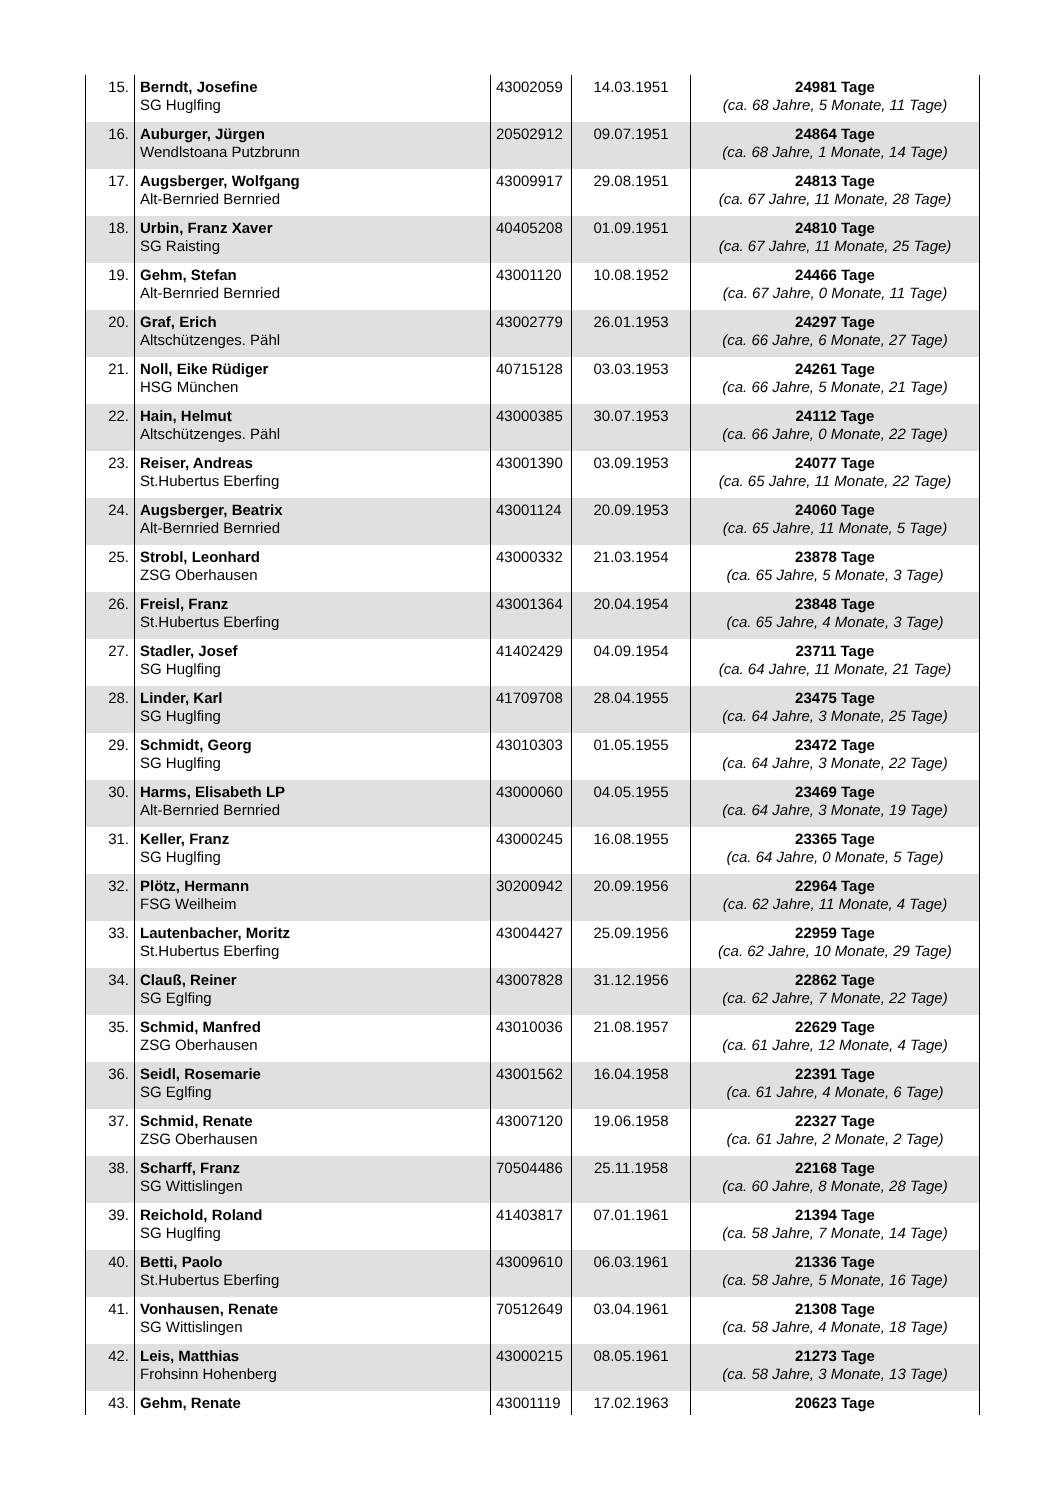| 15. | Berndt, Josefine SG Huglfing | 43002059 | 14.03.1951 | 24981 Tage (ca. 68 Jahre, 5 Monate, 11 Tage) |
| 16. | Auburger, Jürgen Wendlstoana Putzbrunn | 20502912 | 09.07.1951 | 24864 Tage (ca. 68 Jahre, 1 Monate, 14 Tage) |
| 17. | Augsberger, Wolfgang Alt-Bernried Bernried | 43009917 | 29.08.1951 | 24813 Tage (ca. 67 Jahre, 11 Monate, 28 Tage) |
| 18. | Urbin, Franz Xaver SG Raisting | 40405208 | 01.09.1951 | 24810 Tage (ca. 67 Jahre, 11 Monate, 25 Tage) |
| 19. | Gehm, Stefan Alt-Bernried Bernried | 43001120 | 10.08.1952 | 24466 Tage (ca. 67 Jahre, 0 Monate, 11 Tage) |
| 20. | Graf, Erich Altschützenges. Pähl | 43002779 | 26.01.1953 | 24297 Tage (ca. 66 Jahre, 6 Monate, 27 Tage) |
| 21. | Noll, Eike Rüdiger HSG München | 40715128 | 03.03.1953 | 24261 Tage (ca. 66 Jahre, 5 Monate, 21 Tage) |
| 22. | Hain, Helmut Altschützenges. Pähl | 43000385 | 30.07.1953 | 24112 Tage (ca. 66 Jahre, 0 Monate, 22 Tage) |
| 23. | Reiser, Andreas St.Hubertus Eberfing | 43001390 | 03.09.1953 | 24077 Tage (ca. 65 Jahre, 11 Monate, 22 Tage) |
| 24. | Augsberger, Beatrix Alt-Bernried Bernried | 43001124 | 20.09.1953 | 24060 Tage (ca. 65 Jahre, 11 Monate, 5 Tage) |
| 25. | Strobl, Leonhard ZSG Oberhausen | 43000332 | 21.03.1954 | 23878 Tage (ca. 65 Jahre, 5 Monate, 3 Tage) |
| 26. | Freisl, Franz St.Hubertus Eberfing | 43001364 | 20.04.1954 | 23848 Tage (ca. 65 Jahre, 4 Monate, 3 Tage) |
| 27. | Stadler, Josef SG Huglfing | 41402429 | 04.09.1954 | 23711 Tage (ca. 64 Jahre, 11 Monate, 21 Tage) |
| 28. | Linder, Karl SG Huglfing | 41709708 | 28.04.1955 | 23475 Tage (ca. 64 Jahre, 3 Monate, 25 Tage) |
| 29. | Schmidt, Georg SG Huglfing | 43010303 | 01.05.1955 | 23472 Tage (ca. 64 Jahre, 3 Monate, 22 Tage) |
| 30. | Harms, Elisabeth LP Alt-Bernried Bernried | 43000060 | 04.05.1955 | 23469 Tage (ca. 64 Jahre, 3 Monate, 19 Tage) |
| 31. | Keller, Franz SG Huglfing | 43000245 | 16.08.1955 | 23365 Tage (ca. 64 Jahre, 0 Monate, 5 Tage) |
| 32. | Plötz, Hermann FSG Weilheim | 30200942 | 20.09.1956 | 22964 Tage (ca. 62 Jahre, 11 Monate, 4 Tage) |
| 33. | Lautenbacher, Moritz St.Hubertus Eberfing | 43004427 | 25.09.1956 | 22959 Tage (ca. 62 Jahre, 10 Monate, 29 Tage) |
| 34. | Clauß, Reiner SG Eglfing | 43007828 | 31.12.1956 | 22862 Tage (ca. 62 Jahre, 7 Monate, 22 Tage) |
| 35. | Schmid, Manfred ZSG Oberhausen | 43010036 | 21.08.1957 | 22629 Tage (ca. 61 Jahre, 12 Monate, 4 Tage) |
| 36. | Seidl, Rosemarie SG Eglfing | 43001562 | 16.04.1958 | 22391 Tage (ca. 61 Jahre, 4 Monate, 6 Tage) |
| 37. | Schmid, Renate ZSG Oberhausen | 43007120 | 19.06.1958 | 22327 Tage (ca. 61 Jahre, 2 Monate, 2 Tage) |
| 38. | Scharff, Franz SG Wittislingen | 70504486 | 25.11.1958 | 22168 Tage (ca. 60 Jahre, 8 Monate, 28 Tage) |
| 39. | Reichold, Roland SG Huglfing | 41403817 | 07.01.1961 | 21394 Tage (ca. 58 Jahre, 7 Monate, 14 Tage) |
| 40. | Betti, Paolo St.Hubertus Eberfing | 43009610 | 06.03.1961 | 21336 Tage (ca. 58 Jahre, 5 Monate, 16 Tage) |
| 41. | Vonhausen, Renate SG Wittislingen | 70512649 | 03.04.1961 | 21308 Tage (ca. 58 Jahre, 4 Monate, 18 Tage) |
| 42. | Leis, Matthias Frohsinn Hohenberg | 43000215 | 08.05.1961 | 21273 Tage (ca. 58 Jahre, 3 Monate, 13 Tage) |
| 43. | Gehm, Renate | 43001119 | 17.02.1963 | 20623 Tage |